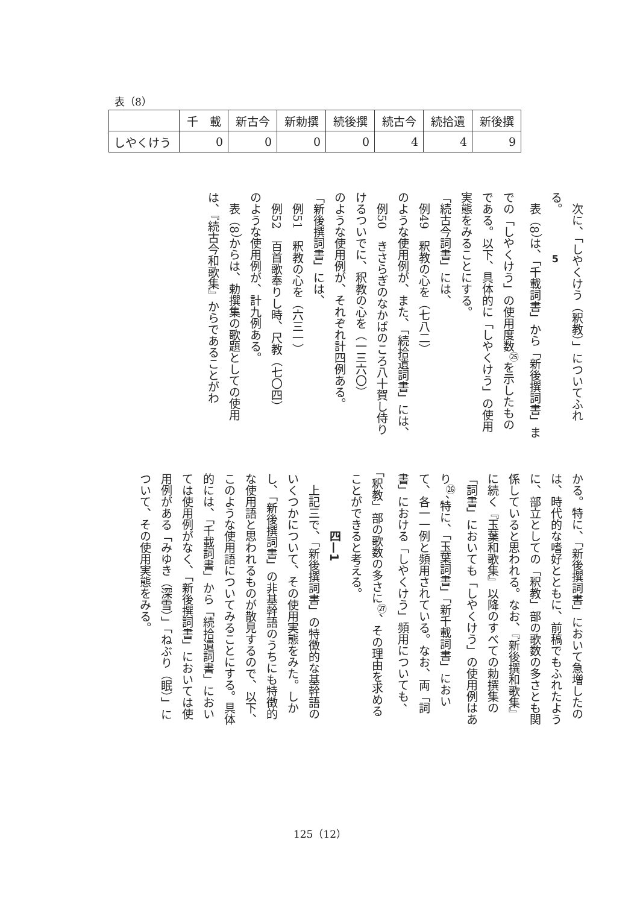表（8）
| | 千 載 | 新古今 | 新勅撰 | 続後撰 | 続古今 | 続拾遺 | 新後撰 |
| --- | --- | --- | --- | --- | --- | --- | --- |
| しやくけう | 0 | 0 | 0 | 0 | 4 | 4 | 9 |
5
　次に、「しやくけう（釈教）」についてふれる。
　表（8）は、「千載詞書」から「新後撰詞書」までの「しやくけう」の使用度数<sup>㉕</sup>を示したものである。以下、具体的に「しやくけう」の使用実態をみることにする。
「続古今詞書」には、
　例49　釈教の心を（七八二）
のような使用例が、また、「続拾遺詞書」には、
　例50　きさらぎのなかばのころ八十賀し侍りけるついでに、釈教の心を（一三六〇）
のような使用例が、それぞれ計四例ある。
「新後撰詞書」には、
　例51　釈教の心を（六三一）
　例52　百首歌奉りし時、尺教（七〇四）
のような使用例が、計九例ある。
　表（8）からは、勅撰集の歌題としての使用は、『続古今和歌集』からであることがわ
かる。特に、「新後撰詞書」において急増したのは、時代的な嗜好とともに、前稿でもふれたように、部立としての「釈教」部の歌数の多さとも関係していると思われる。なお、『新後撰和歌集』に続く『玉葉和歌集』以降のすべての勅撰集の「詞書」においても「しやくけう」の使用例はあり<sup>㉖</sup>、特に、「玉葉詞書」「新千載詞書」において、各一一例と頻用されている。なお、両「詞書」における「しやくけう」頻用についても、「釈教」部の歌数の多さに<sup>㉗</sup>、その理由を求めることができると考える。
　　　　　四—1
　上記三で、「新後撰詞書」の特徴的な基幹語のいくつかについて、その使用実態をみた。しかし、「新後撰詞書」の非基幹語のうちにも特徴的な使用語と思われるものが散見するので、以下、このような使用語についてみることにする。具体的には、「千載詞書」から「続拾遺詞書」においては使用例がなく、「新後撰詞書」においては使用例がある「みゆき（深雪）」「ねぶり（眠）」について、その使用実態をみる。
125（12）